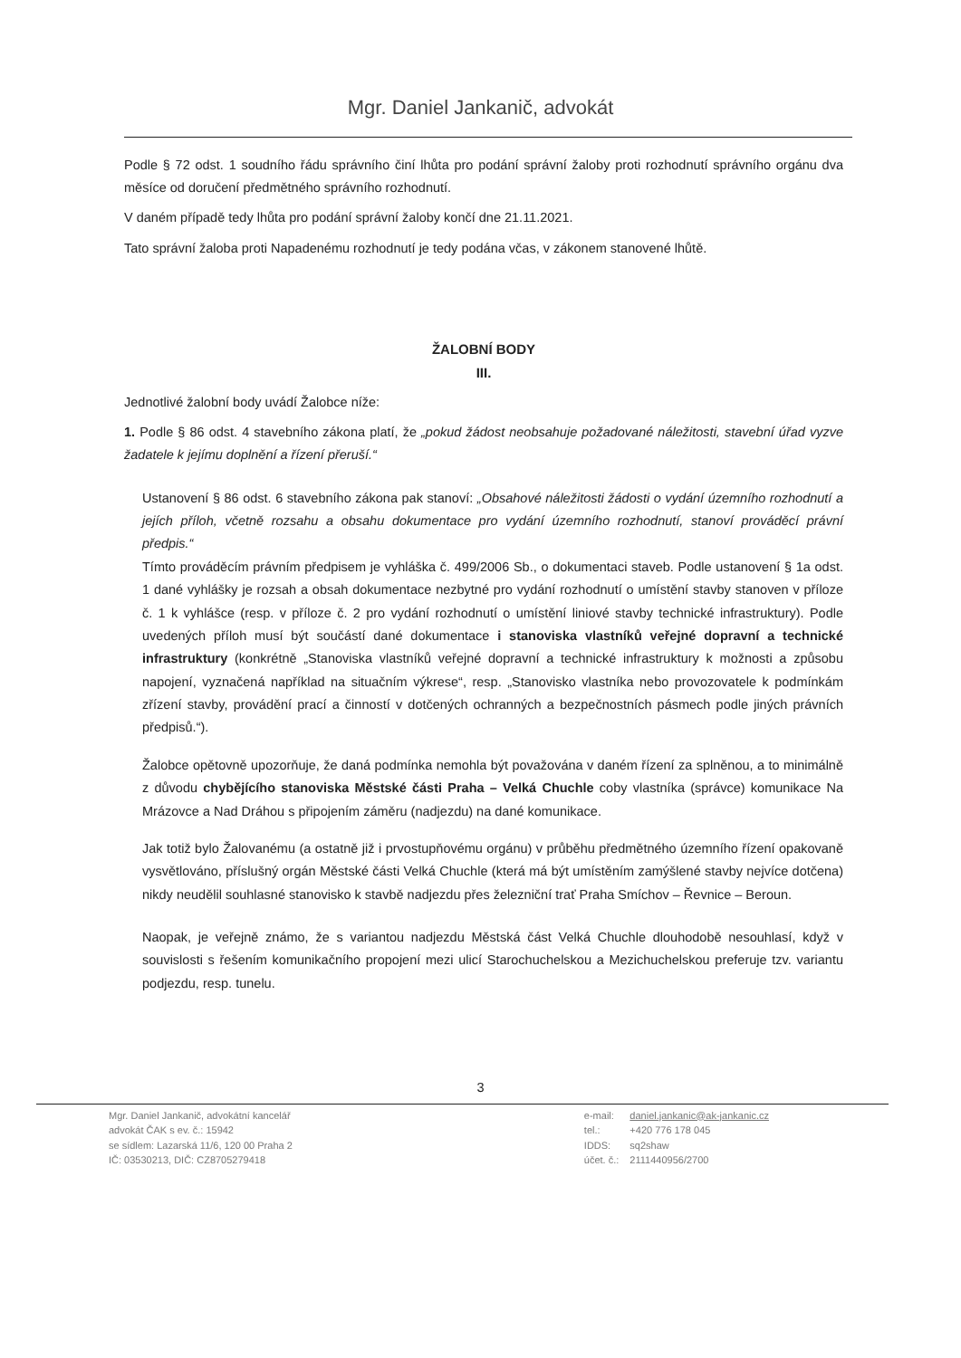Mgr. Daniel Jankanič, advokát
Podle § 72 odst. 1 soudního řádu správního činí lhůta pro podání správní žaloby proti rozhodnutí správního orgánu dva měsíce od doručení předmětného správního rozhodnutí.
V daném případě tedy lhůta pro podání správní žaloby končí dne 21.11.2021.
Tato správní žaloba proti Napadenému rozhodnutí je tedy podána včas, v zákonem stanovené lhůtě.
ŽALOBNÍ BODY
III.
Jednotlivé žalobní body uvádí Žalobce níže:
1. Podle § 86 odst. 4 stavebního zákona platí, že „pokud žádost neobsahuje požadované náležitosti, stavební úřad vyzve žadatele k jejímu doplnění a řízení přeruší.“
Ustanovení § 86 odst. 6 stavebního zákona pak stanoví: „Obsahové náležitosti žádosti o vydání územního rozhodnutí a jejích příloh, včetně rozsahu a obsahu dokumentace pro vydání územního rozhodnutí, stanoví prováděcí právní předpis.“
Tímto prováděcím právním předpisem je vyhláška č. 499/2006 Sb., o dokumentaci staveb. Podle ustanovení § 1a odst. 1 dané vyhlášky je rozsah a obsah dokumentace nezbytné pro vydání rozhodnutí o umístění stavby stanoven v příloze č. 1 k vyhlášce (resp. v příloze č. 2 pro vydání rozhodnutí o umístění liniové stavby technické infrastruktury). Podle uvedených příloh musí být součástí dané dokumentace i stanoviska vlastníků veřejné dopravní a technické infrastruktury (konkrétně „Stanoviska vlastníků veřejné dopravní a technické infrastruktury k možnosti a způsobu napojení, vyznačená například na situačním výkrese“, resp. „Stanovisko vlastníka nebo provozovatele k podmínkám zřízení stavby, provádění prací a činností v dotčených ochranných a bezpečnostních pásmech podle jiných právních předpisů.“).
Žalobce opětovně upozorňuje, že daná podmínka nemohla být považována v daném řízení za splněnou, a to minimálně z důvodu chybějícího stanoviska Městské části Praha – Velká Chuchle coby vlastníka (správce) komunikace Na Mrázovce a Nad Dráhou s připojením záměru (nadjezdu) na dané komunikace.
Jak totiž bylo Žalovanému (a ostatně již i prvostupňovému orgánu) v průběhu předmětného územního řízení opakovaně vysvětlováno, příslušný orgán Městské části Velká Chuchle (která má být umístěním zamýšlené stavby nejvíce dotčena) nikdy neudělil souhlasné stanovisko k stavbě nadjezdu přes železniční trať Praha Smíchov – Řevnice – Beroun.
Naopak, je veřejně známo, že s variantou nadjezdu Městská část Velká Chuchle dlouhodobě nesouhlasí, když v souvislosti s řešením komunikačního propojení mezi ulicí Starochuchelskou a Mezichuchelskou preferuje tzv. variantu podjezdu, resp. tunelu.
3
Mgr. Daniel Jankanič, advokátní kancelář
advokát ČAK s ev. č.: 15942
se sídlem: Lazarská 11/6, 120 00 Praha 2
IČ: 03530213, DIČ: CZ8705279418
| e-mail: | daniel.jankanic@ak-jankanic.cz |
| tel.: | +420 776 178 045 |
| IDDS: | sq2shaw |
| účet. č.: | 2111440956/2700 |